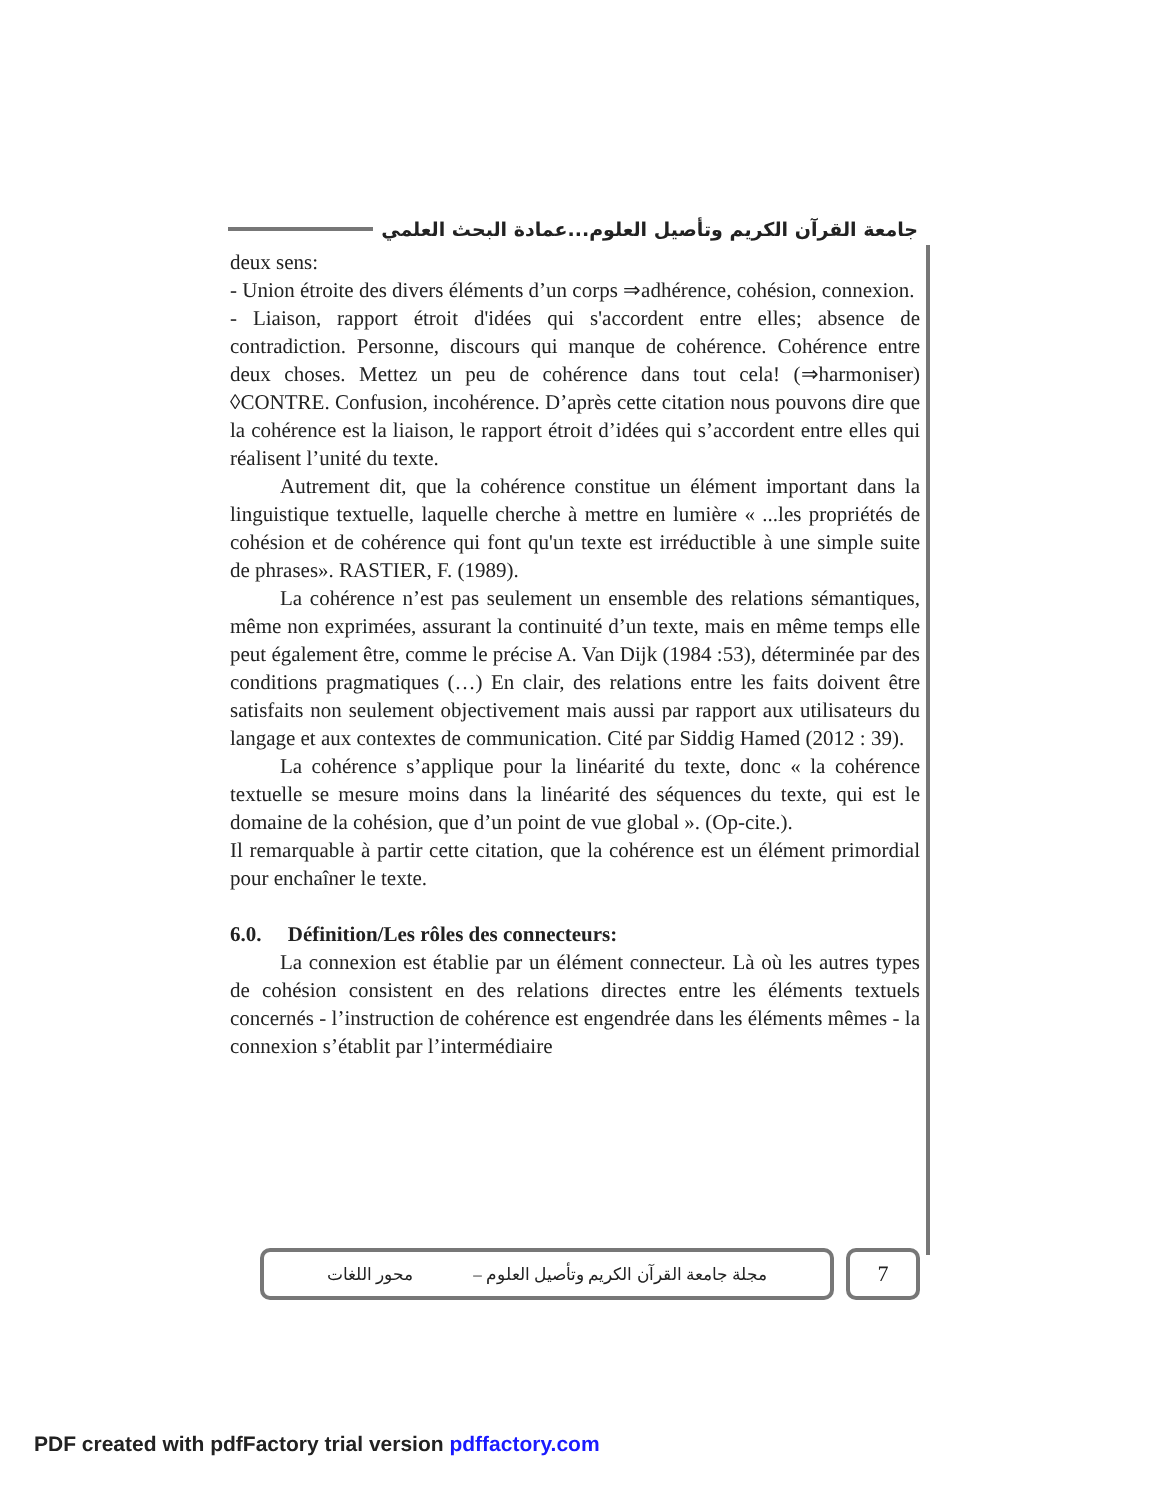جامعة القرآن الكريم وتأصيل العلوم...عمادة البحث العلمي
deux sens:
- Union étroite des divers éléments d’un corps ⇒adhérence, cohésion, connexion.
- Liaison, rapport étroit d'idées qui s'accordent entre elles; absence de contradiction. Personne, discours qui manque de cohérence. Cohérence entre deux choses. Mettez un peu de cohérence dans tout cela! (⇒harmoniser) ◊CONTRE. Confusion, incohérence. D’après cette citation nous pouvons dire que la cohérence est la liaison, le rapport étroit d’idées qui s’accordent entre elles qui réalisent l’unité du texte.
Autrement dit, que la cohérence constitue un élément important dans la linguistique textuelle, laquelle cherche à mettre en lumière « ...les propriétés de cohésion et de cohérence qui font qu'un texte est irréductible à une simple suite de phrases». RASTIER, F. (1989).
La cohérence n’est pas seulement un ensemble des relations sémantiques, même non exprimées, assurant la continuité d’un texte, mais en même temps elle peut également être, comme le précise A. Van Dijk (1984 :53), déterminée par des conditions pragmatiques (…) En clair, des relations entre les faits doivent être satisfaits non seulement objectivement mais aussi par rapport aux utilisateurs du langage et aux contextes de communication. Cité par Siddig Hamed (2012 : 39).
La cohérence s’applique pour la linéarité du texte, donc « la cohérence textuelle se mesure moins dans la linéarité des séquences du texte, qui est le domaine de la cohésion, que d’un point de vue global ». (Op-cite.).
Il remarquable à partir cette citation, que la cohérence est un élément primordial pour enchaîner le texte.
6.0. Définition/Les rôles des connecteurs:
La connexion est établie par un élément connecteur. Là où les autres types de cohésion consistent en des relations directes entre les éléments textuels concernés - l’instruction de cohérence est engendrée dans les éléments mêmes - la connexion s’établit par l’intermédiaire
مجلة جامعة القرآن الكريم وتأصيل العلوم – محور اللغات
7
PDF created with pdfFactory trial version pdffactory.com